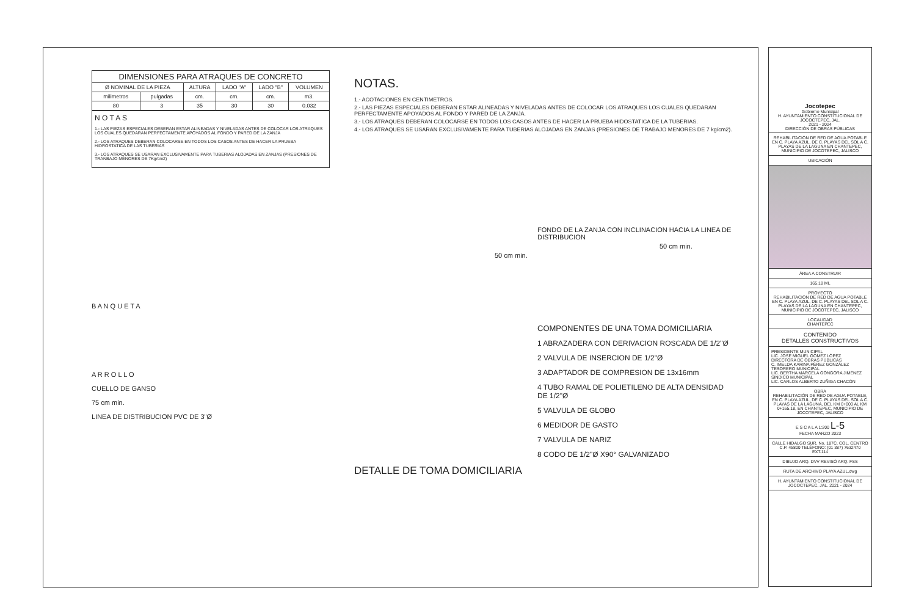| DIMENSIONES PARA ATRAQUES DE CONCRETO | | | | | |
| --- | --- | --- | --- | --- | --- |
| Ø NOMINAL DE LA PIEZA | | ALTURA | LADO "A" | LADO "B" | VOLUMEN |
| milimetros | pulgadas | cm. | cm. | cm. | m3. |
| 80 | 3 | 35 | 30 | 30 | 0.032 |
N O T A S
1.- LAS PIEZAS ESPECIALES DEBERAN ESTAR ALINEADAS Y NIVELADAS ANTES DE COLOCAR LOS ATRAQUES LOS CUALES QUEDARAN PERFECTAMENTE APOYADOS AL FONDO Y PARED DE LA ZANJA
2.- LOS ATRAQUES DEBERAN COLOCARSE EN TODOS LOS CASOS ANTES DE HACER LA PRUEBA HIDROSTATICA DE LAS TUBERIAS
3.- LOS ATRAQUES SE USARAN EXCLUSIVAMENTE PARA TUBERIAS ALOJADAS EN ZANJAS (PRESIONES DE TRANBAJO MENORES DE 7Kg/cm2)
B A N Q U E T A
A R R O L L O
CUELLO DE GANSO
75 cm min.
LINEA DE DISTRIBUCION PVC DE 3"Ø
NOTAS.
1.- ACOTACIONES EN CENTIMETROS.
2.- LAS PIEZAS ESPECIALES DEBERAN ESTAR ALINEADAS Y NIVELADAS ANTES DE COLOCAR LOS ATRAQUES LOS CUALES QUEDARAN PERFECTAMENTE APOYADOS AL FONDO Y PARED DE LA ZANJA.
3.- LOS ATRAQUES DEBERAN COLOCARSE EN TODOS LOS CASOS ANTES DE HACER LA PRUEBA HIDOSTATICA DE LA TUBERIAS.
4.- LOS ATRAQUES SE USARAN EXCLUSIVAMENTE PARA TUBERIAS ALOJADAS EN ZANJAS (PRESIONES DE TRABAJO MENORES DE 7 kg/cm2).
FONDO DE LA ZANJA CON INCLINACION HACIA LA LINEA DE DISTRIBUCION
50 cm min.
50 cm min.
COMPONENTES DE UNA TOMA DOMICILIARIA
1 ABRAZADERA CON DERIVACION ROSCADA DE 1/2"Ø
2 VALVULA DE INSERCION DE 1/2"Ø
3 ADAPTADOR DE COMPRESION DE 13x16mm
4 TUBO RAMAL DE POLIETILENO DE ALTA DENSIDAD DE 1/2"Ø
5 VALVULA DE GLOBO
6 MEDIDOR DE GASTO
7 VALVULA DE NARIZ
8 CODO DE 1/2"Ø X90° GALVANIZADO
DETALLE DE TOMA DOMICILIARIA
Jocotepec
Gobierno Municipal
H. AYUNTAMIENTO CONSTITUCIONAL DE JOCOCTEPEC, JAL.
2021 - 2024
DIRECCIÓN DE OBRAS PÚBLICAS
REHABILITACIÓN DE RED DE AGUA POTABLE EN C. PLAYA AZUL, DE C. PLAYAS DEL SOL A C. PLAYAS DE LA LAGUNA EN CHANTEPEC, MUNICIPIO DE JOCOTEPEC, JALISCO
UBICACIÓN
ÁREA A CONSTRUIR
165.18 ML
PROYECTO
REHABILITACIÓN DE RED DE AGUA POTABLE EN C. PLAYA AZUL, DE C. PLAYAS DEL SOL A C. PLAYAS DE LA LAGUNA EN CHANTEPEC, MUNICIPIO DE JOCOTEPEC, JALISCO
LOCALIDAD
CHANTEPEC
CONTENIDO
DETALLES CONSTRUCTIVOS
PRESIDENTE MUNICIPAL
LIC. JOSÉ MIGUEL GÓMEZ LÓPEZ
DIRECTORA DE OBRAS PÚBLICAS
C. IMELDA KARINA PÉREZ GONZÁLEZ
TESORERO MUNICIPAL
LIC. BERTHA MARCELA GÓNGORA JIMÉNEZ
SINDICO MUNICIPAL
LIC. CARLOS ALBERTO ZUÑIGA CHACÓN
OBRA
REHABILITACIÓN DE RED DE AGUA POTABLE, EN C. PLAYA AZUL, DE C. PLAYAS DEL SOL A C. PLAYAS DE LA LAGUNA, DEL KM 0+000 AL KM 0+165.18, EN CHANTEPEC, MUNICIPIO DE JOCOTEPEC, JALISCO
E S C A L A 1:200 L-5
FECHA MARZO 2023
CALLE HIDALGO SUR, No. 187C, COL. CENTRO C.P. 45800 TELÉFONO: (01 387) 7632470 EXT.114
DIBUJO ARQ. DVV REVISÓ ARQ. FSS
RUTA DE ARCHIVO PLAYA AZUL.dwg
H. AYUNTAMIENTO CONSTITUCIONAL DE JOCOCTEPEC, JAL. 2021 - 2024